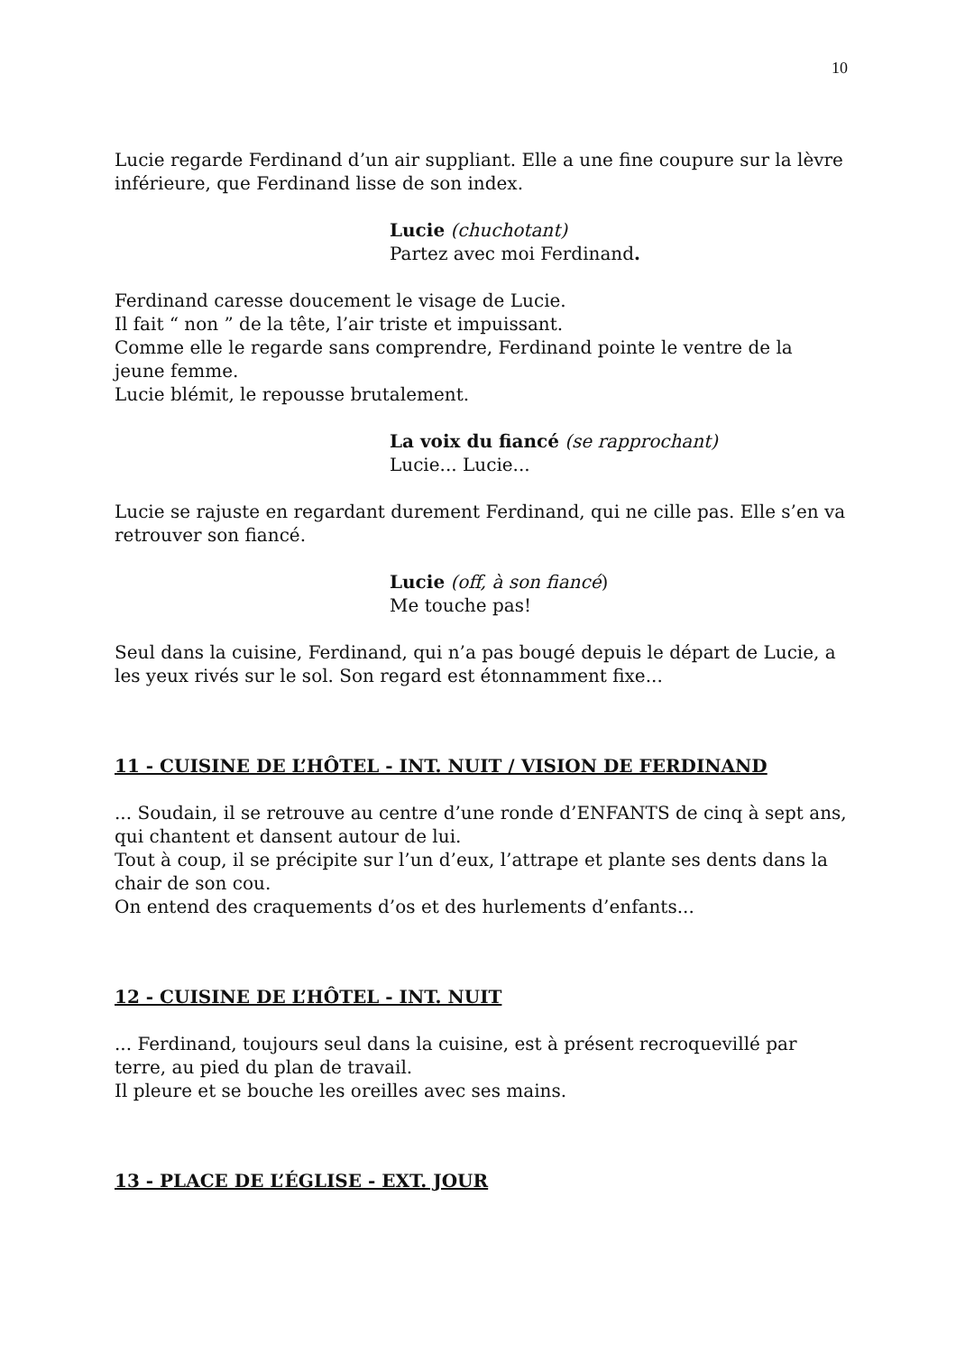10
Lucie regarde Ferdinand d’un air suppliant. Elle a une fine coupure sur la lèvre inférieure, que Ferdinand lisse de son index.
Lucie (chuchotant)
Partez avec moi Ferdinand.
Ferdinand caresse doucement le visage de Lucie.
Il fait “ non ” de la tête, l’air triste et impuissant.
Comme elle le regarde sans comprendre, Ferdinand pointe le ventre de la jeune femme.
Lucie blémit, le repousse brutalement.
La voix du fiancé (se rapprochant)
Lucie... Lucie...
Lucie se rajuste en regardant durement Ferdinand, qui ne cille pas. Elle s’en va retrouver son fiancé.
Lucie (off, à son fiancé)
Me touche pas!
Seul dans la cuisine, Ferdinand, qui n’a pas bougé depuis le départ de Lucie, a les yeux rivés sur le sol. Son regard est étonnamment fixe...
11 - CUISINE DE L’HÔTEL - INT. NUIT / VISION DE FERDINAND
... Soudain, il se retrouve au centre d’une ronde d’ENFANTS de cinq à sept ans, qui chantent et dansent autour de lui.
Tout à coup, il se précipite sur l’un d’eux, l’attrape et plante ses dents dans la chair de son cou.
On entend des craquements d’os et des hurlements d’enfants...
12 - CUISINE DE L’HÔTEL - INT. NUIT
... Ferdinand, toujours seul dans la cuisine, est à présent recroquevillé par terre, au pied du plan de travail.
Il pleure et se bouche les oreilles avec ses mains.
13 - PLACE DE L’ÉGLISE - EXT. JOUR